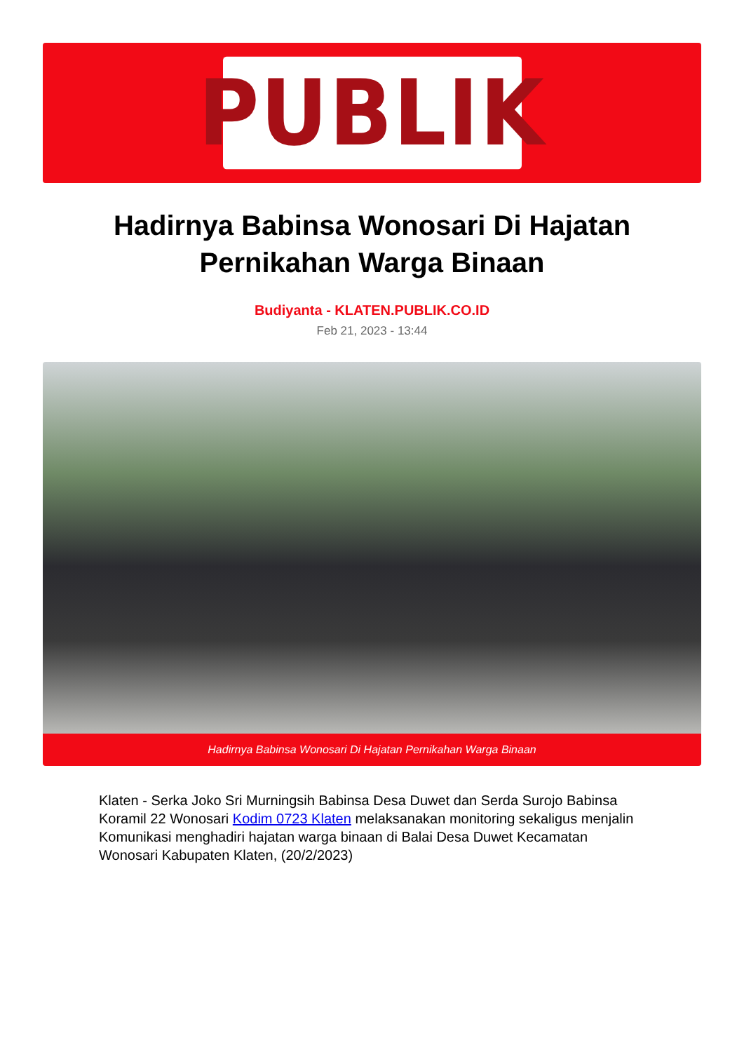PUBLIK
Hadirnya Babinsa Wonosari Di Hajatan Pernikahan Warga Binaan
Budiyanta - KLATEN.PUBLIK.CO.ID
Feb 21, 2023 - 13:44
Hadirnya Babinsa Wonosari Di Hajatan Pernikahan Warga Binaan
Klaten - Serka Joko Sri Murningsih Babinsa Desa Duwet dan Serda Surojo Babinsa Koramil 22 Wonosari Kodim 0723 Klaten melaksanakan monitoring sekaligus menjalin Komunikasi menghadiri hajatan warga binaan di Balai Desa Duwet Kecamatan Wonosari Kabupaten Klaten, (20/2/2023)